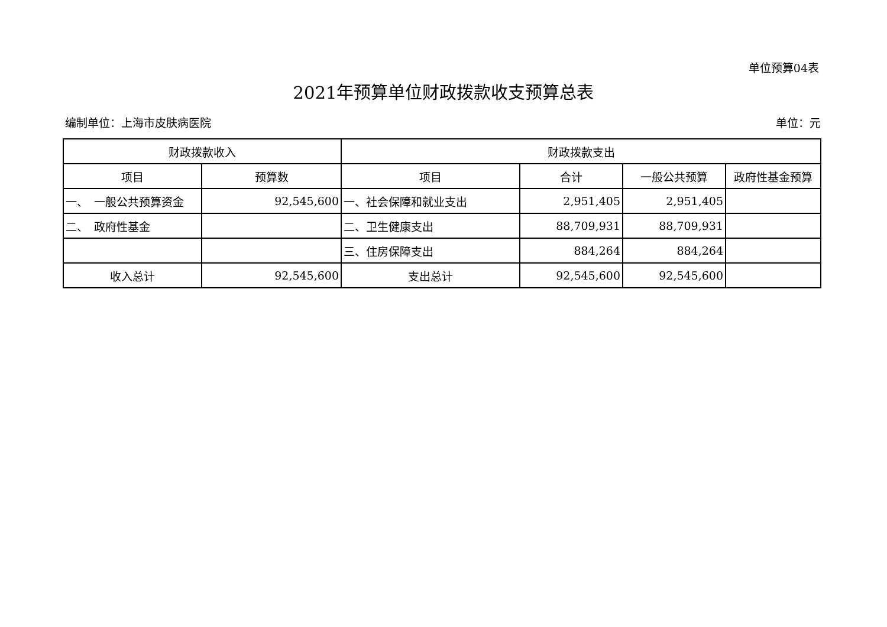单位预算04表
2021年预算单位财政拨款收支预算总表
编制单位：上海市皮肤病医院 单位：元
| 财政拨款收入 | | 财政拨款支出 | | | |
| --- | --- | --- | --- | --- | --- |
| 项目 | 预算数 | 项目 | 合计 | 一般公共预算 | 政府性基金预算 |
| 一、 一般公共预算资金 | 92,545,600 | 一、社会保障和就业支出 | 2,951,405 | 2,951,405 | |
| 二、 政府性基金 | | 二、卫生健康支出 | 88,709,931 | 88,709,931 | |
| | | 三、住房保障支出 | 884,264 | 884,264 | |
| 收入总计 | 92,545,600 | 支出总计 | 92,545,600 | 92,545,600 | |